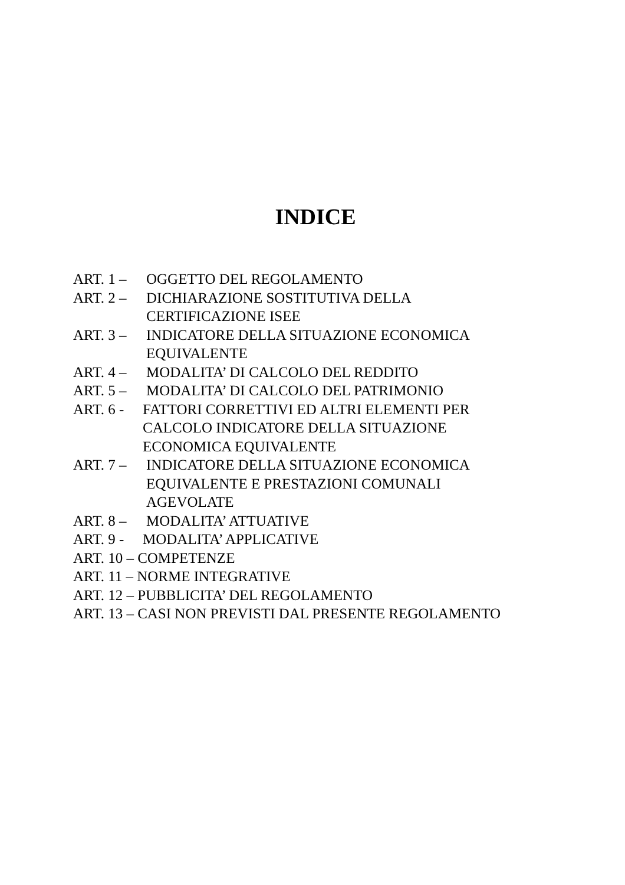INDICE
ART. 1 – OGGETTO DEL REGOLAMENTO
ART. 2 – DICHIARAZIONE SOSTITUTIVA DELLA
CERTIFICAZIONE ISEE
ART. 3 – INDICATORE DELLA SITUAZIONE ECONOMICA
EQUIVALENTE
ART. 4 – MODALITA’ DI CALCOLO DEL REDDITO
ART. 5 – MODALITA’ DI CALCOLO DEL PATRIMONIO
ART. 6 - FATTORI CORRETTIVI ED ALTRI ELEMENTI PER
CALCOLO INDICATORE DELLA SITUAZIONE
ECONOMICA EQUIVALENTE
ART. 7 – INDICATORE DELLA SITUAZIONE ECONOMICA
EQUIVALENTE E PRESTAZIONI COMUNALI
AGEVOLATE
ART. 8 – MODALITA’ ATTUATIVE
ART. 9 - MODALITA’ APPLICATIVE
ART. 10 – COMPETENZE
ART. 11 – NORME INTEGRATIVE
ART. 12 – PUBBLICITA’ DEL REGOLAMENTO
ART. 13 – CASI NON PREVISTI DAL PRESENTE REGOLAMENTO